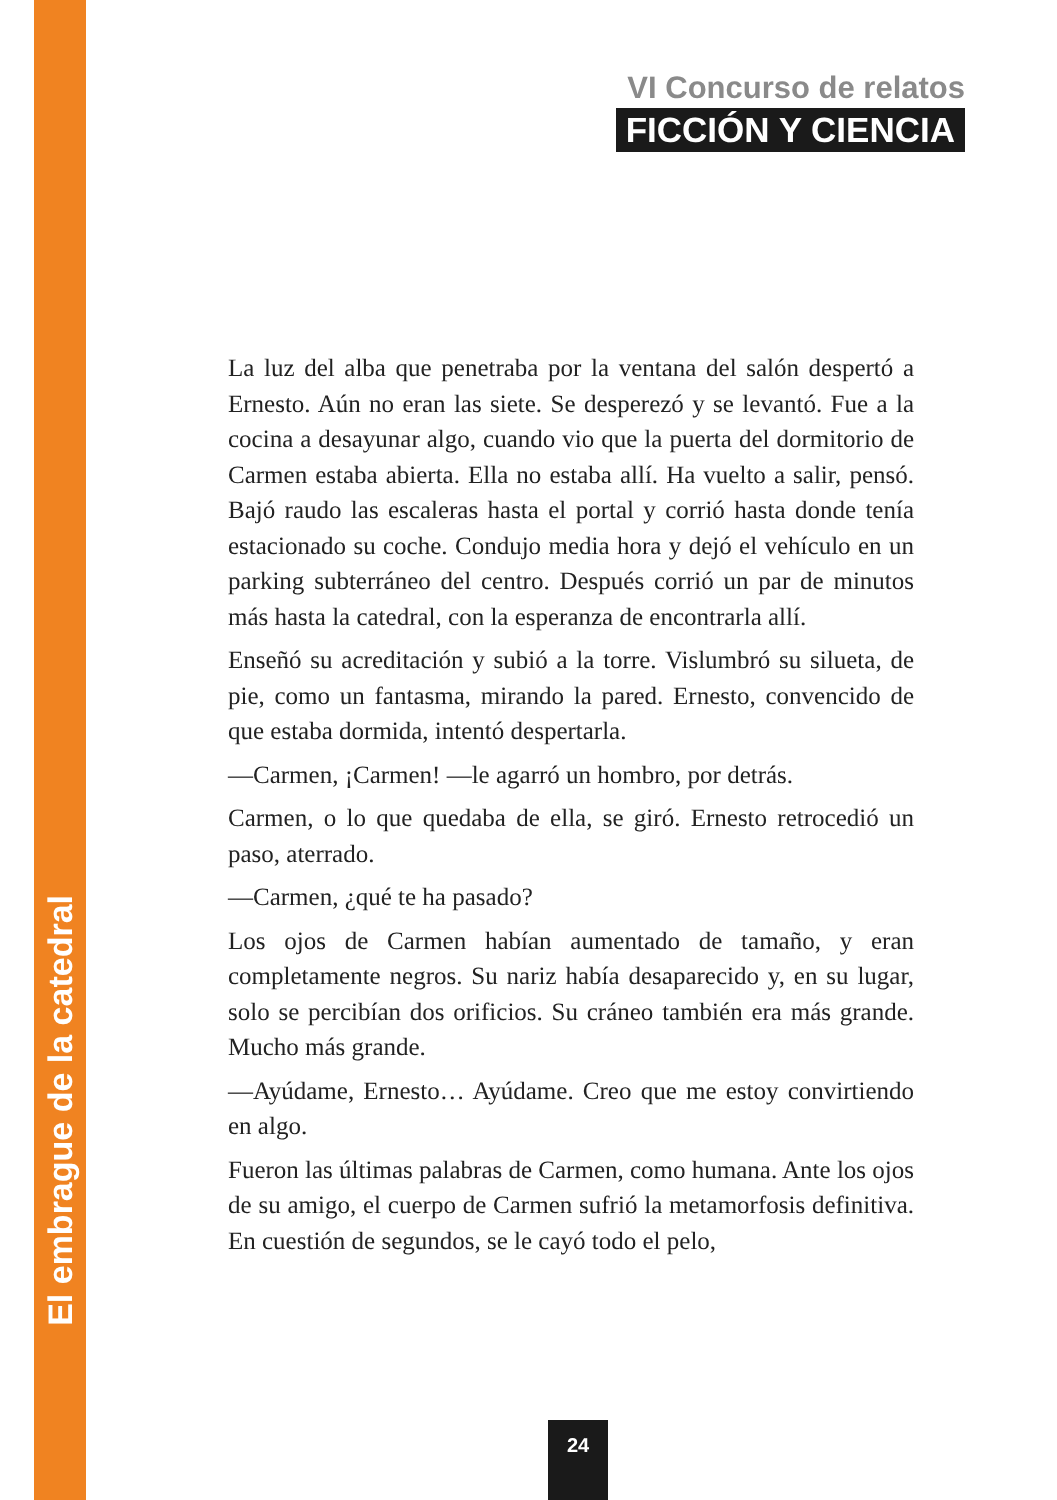VI Concurso de relatos
FICCIÓN Y CIENCIA
La luz del alba que penetraba por la ventana del salón despertó a Ernesto. Aún no eran las siete. Se desperezó y se levantó. Fue a la cocina a desayunar algo, cuando vio que la puerta del dormitorio de Carmen estaba abierta. Ella no estaba allí. Ha vuelto a salir, pensó. Bajó raudo las escaleras hasta el portal y corrió hasta donde tenía estacionado su coche. Condujo media hora y dejó el vehículo en un parking subterráneo del centro. Después corrió un par de minutos más hasta la catedral, con la esperanza de encontrarla allí.
Enseñó su acreditación y subió a la torre. Vislumbró su silueta, de pie, como un fantasma, mirando la pared. Ernesto, convencido de que estaba dormida, intentó despertarla.
—Carmen, ¡Carmen! —le agarró un hombro, por detrás.
Carmen, o lo que quedaba de ella, se giró. Ernesto retrocedió un paso, aterrado.
—Carmen, ¿qué te ha pasado?
Los ojos de Carmen habían aumentado de tamaño, y eran completamente negros. Su nariz había desaparecido y, en su lugar, solo se percibían dos orificios. Su cráneo también era más grande. Mucho más grande.
—Ayúdame, Ernesto… Ayúdame. Creo que me estoy convirtiendo en algo.
Fueron las últimas palabras de Carmen, como humana. Ante los ojos de su amigo, el cuerpo de Carmen sufrió la metamorfosis definitiva. En cuestión de segundos, se le cayó todo el pelo,
El embrague de la catedral
24